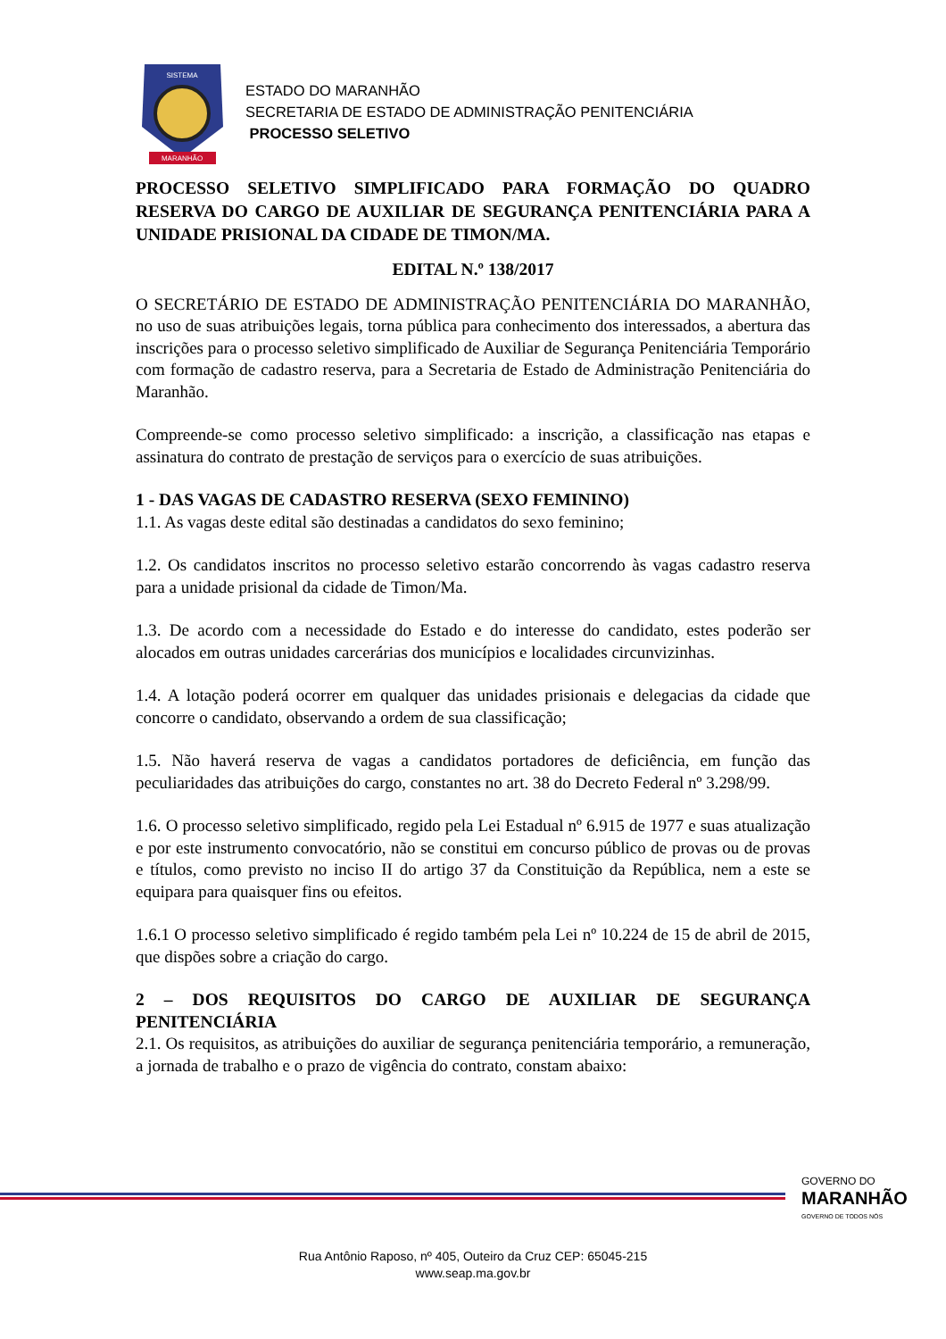MARANHÃO
SISTEMA
ESTADO DO MARANHÃO
SECRETARIA DE ESTADO DE ADMINISTRAÇÃO PENITENCIÁRIA
PROCESSO SELETIVO
PROCESSO SELETIVO SIMPLIFICADO PARA FORMAÇÃO DO QUADRO RESERVA DO CARGO DE AUXILIAR DE SEGURANÇA PENITENCIÁRIA PARA A UNIDADE PRISIONAL DA CIDADE DE TIMON/MA.
EDITAL N.º 138/2017
O SECRETÁRIO DE ESTADO DE ADMINISTRAÇÃO PENITENCIÁRIA DO MARANHÃO, no uso de suas atribuições legais, torna pública para conhecimento dos interessados, a abertura das inscrições para o processo seletivo simplificado de Auxiliar de Segurança Penitenciária Temporário com formação de cadastro reserva, para a Secretaria de Estado de Administração Penitenciária do Maranhão.
Compreende-se como processo seletivo simplificado: a inscrição, a classificação nas etapas e assinatura do contrato de prestação de serviços para o exercício de suas atribuições.
1 - DAS VAGAS DE CADASTRO RESERVA (SEXO FEMININO)
1.1. As vagas deste edital são destinadas a candidatos do sexo feminino;
1.2. Os candidatos inscritos no processo seletivo estarão concorrendo às vagas cadastro reserva para a unidade prisional da cidade de Timon/Ma.
1.3. De acordo com a necessidade do Estado e do interesse do candidato, estes poderão ser alocados em outras unidades carcerárias dos municípios e localidades circunvizinhas.
1.4. A lotação poderá ocorrer em qualquer das unidades prisionais e delegacias da cidade que concorre o candidato, observando a ordem de sua classificação;
1.5. Não haverá reserva de vagas a candidatos portadores de deficiência, em função das peculiaridades das atribuições do cargo, constantes no art. 38 do Decreto Federal nº 3.298/99.
1.6. O processo seletivo simplificado, regido pela Lei Estadual nº 6.915 de 1977 e suas atualização e por este instrumento convocatório, não se constitui em concurso público de provas ou de provas e títulos, como previsto no inciso II do artigo 37 da Constituição da República, nem a este se equipara para quaisquer fins ou efeitos.
1.6.1 O processo seletivo simplificado é regido também pela Lei nº 10.224 de 15 de abril de 2015, que dispões sobre a criação do cargo.
2 – DOS REQUISITOS DO CARGO DE AUXILIAR DE SEGURANÇA PENITENCIÁRIA
2.1. Os requisitos, as atribuições do auxiliar de segurança penitenciária temporário, a remuneração, a jornada de trabalho e o prazo de vigência do contrato, constam abaixo:
GOVERNO DO
MARANHÃO
GOVERNO DE TODOS NÓS
Rua Antônio Raposo, nº 405, Outeiro da Cruz CEP: 65045-215
www.seap.ma.gov.br